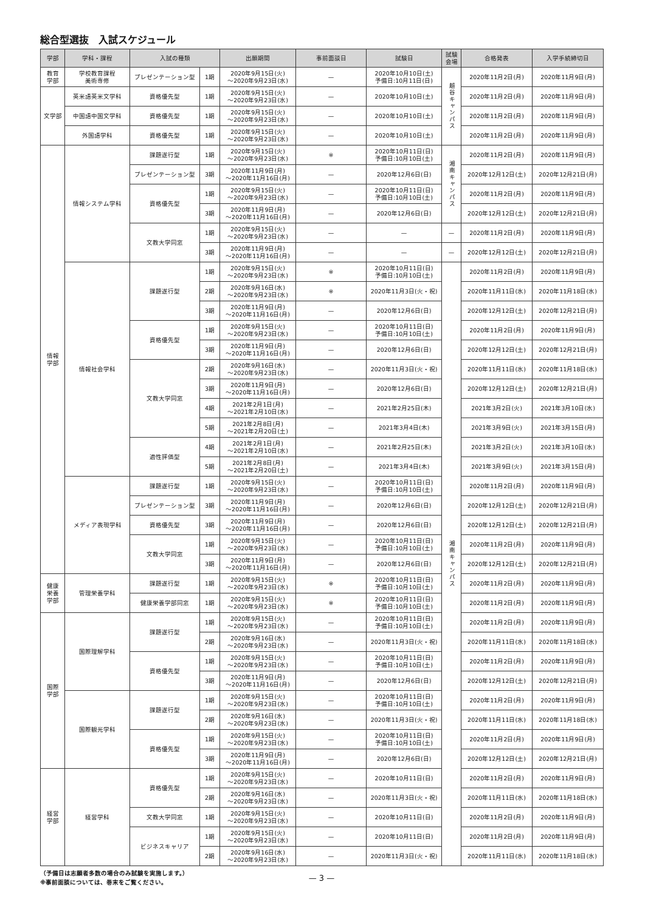総合型選抜　入試スケジュール
| 学部 | 学科・課程 | 入試の種類 | | 出願期間 | 事前面談日 | 試験日 | 試験 会場 | 合格発表 | 入学手続締切日 |
| --- | --- | --- | --- | --- | --- | --- | --- | --- | --- |
| 教育 学部 | 学校教育課程 美術専修 | プレゼンテーション型 | 1期 | 2020年9月15日(火) 〜2020年9月23日(水) | — | 2020年10月10日(土) 予備日:10月11日(日) | 越谷キャンパス | 2020年11月2日(月) | 2020年11月9日(月) |
| 文学部 | 英米語英米文学科 | 資格優先型 | 1期 | 2020年9月15日(火) 〜2020年9月23日(水) | — | 2020年10月10日(土) | | 2020年11月2日(月) | 2020年11月9日(月) |
| | 中国語中国文学科 | 資格優先型 | 1期 | 2020年9月15日(火) 〜2020年9月23日(水) | — | 2020年10月10日(土) | | 2020年11月2日(月) | 2020年11月9日(月) |
| | 外国語学科 | 資格優先型 | 1期 | 2020年9月15日(火) 〜2020年9月23日(水) | — | 2020年10月10日(土) | | 2020年11月2日(月) | 2020年11月9日(月) |
| 情報 学部 | 情報システム学科 | 課題遂行型 | 1期 | 2020年9月15日(火) 〜2020年9月23日(水) | ※ | 2020年10月11日(日) 予備日:10月10日(土) | 湘南キャンパス | 2020年11月2日(月) | 2020年11月9日(月) |
| | | プレゼンテーション型 | 3期 | 2020年11月9日(月) 〜2020年11月16日(月) | — | 2020年12月6日(日) | | 2020年12月12日(土) | 2020年12月21日(月) |
| | | 資格優先型 | 1期 | 2020年9月15日(火) 〜2020年9月23日(水) | — | 2020年10月11日(日) 予備日:10月10日(土) | | 2020年11月2日(月) | 2020年11月9日(月) |
| | | | 3期 | 2020年11月9日(月) 〜2020年11月16日(月) | — | 2020年12月6日(日) | | 2020年12月12日(土) | 2020年12月21日(月) |
| | | 文教大学同窓 | 1期 | 2020年9月15日(火) 〜2020年9月23日(水) | — | — | — | 2020年11月2日(月) | 2020年11月9日(月) |
| | | | 3期 | 2020年11月9日(月) 〜2020年11月16日(月) | — | — | — | 2020年12月12日(土) | 2020年12月21日(月) |
| | 情報社会学科 | 課題遂行型 | 1期 | 2020年9月15日(火) 〜2020年9月23日(水) | ※ | 2020年10月11日(日) 予備日:10月10日(土) | 湘南キャンパス | 2020年11月2日(月) | 2020年11月9日(月) |
| | | | 2期 | 2020年9月16日(水) 〜2020年9月23日(水) | ※ | 2020年11月3日(火・祝) | | 2020年11月11日(水) | 2020年11月18日(水) |
| | | | 3期 | 2020年11月9日(月) 〜2020年11月16日(月) | — | 2020年12月6日(日) | | 2020年12月12日(土) | 2020年12月21日(月) |
| | | 資格優先型 | 1期 | 2020年9月15日(火) 〜2020年9月23日(水) | — | 2020年10月11日(日) 予備日:10月10日(土) | | 2020年11月2日(月) | 2020年11月9日(月) |
| | | | 3期 | 2020年11月9日(月) 〜2020年11月16日(月) | — | 2020年12月6日(日) | | 2020年12月12日(土) | 2020年12月21日(月) |
| | | 文教大学同窓 | 2期 | 2020年9月16日(水) 〜2020年9月23日(水) | — | 2020年11月3日(火・祝) | | 2020年11月11日(水) | 2020年11月18日(水) |
| | | | 3期 | 2020年11月9日(月) 〜2020年11月16日(月) | — | 2020年12月6日(日) | | 2020年12月12日(土) | 2020年12月21日(月) |
| | | | 4期 | 2021年2月1日(月) 〜2021年2月10日(水) | — | 2021年2月25日(木) | | 2021年3月2日(火) | 2021年3月10日(水) |
| | | | 5期 | 2021年2月8日(月) 〜2021年2月20日(土) | — | 2021年3月4日(木) | | 2021年3月9日(火) | 2021年3月15日(月) |
| | | 適性評価型 | 4期 | 2021年2月1日(月) 〜2021年2月10日(水) | — | 2021年2月25日(木) | | 2021年3月2日(火) | 2021年3月10日(水) |
| | | | 5期 | 2021年2月8日(月) 〜2021年2月20日(土) | — | 2021年3月4日(木) | | 2021年3月9日(火) | 2021年3月15日(月) |
| | メディア表現学科 | 課題遂行型 | 1期 | 2020年9月15日(火) 〜2020年9月23日(水) | — | 2020年10月11日(日) 予備日:10月10日(土) | | 2020年11月2日(月) | 2020年11月9日(月) |
| | | プレゼンテーション型 | 3期 | 2020年11月9日(月) 〜2020年11月16日(月) | — | 2020年12月6日(日) | | 2020年12月12日(土) | 2020年12月21日(月) |
| | | 資格優先型 | 3期 | 2020年11月9日(月) 〜2020年11月16日(月) | — | 2020年12月6日(日) | | 2020年12月12日(土) | 2020年12月21日(月) |
| | | 文教大学同窓 | 1期 | 2020年9月15日(火) 〜2020年9月23日(水) | — | 2020年10月11日(日) 予備日:10月10日(土) | | 2020年11月2日(月) | 2020年11月9日(月) |
| | | | 3期 | 2020年11月9日(月) 〜2020年11月16日(月) | — | 2020年12月6日(日) | | 2020年12月12日(土) | 2020年12月21日(月) |
| 健康 栄養 学部 | 管理栄養学科 | 課題遂行型 | 1期 | 2020年9月15日(火) 〜2020年9月23日(水) | ※ | 2020年10月11日(日) 予備日:10月10日(土) | | 2020年11月2日(月) | 2020年11月9日(月) |
| | | 健康栄養学部同窓 | 1期 | 2020年9月15日(火) 〜2020年9月23日(水) | ※ | 2020年10月11日(日) 予備日:10月10日(土) | | 2020年11月2日(月) | 2020年11月9日(月) |
| 国際 学部 | 国際理解学科 | 課題遂行型 | 1期 | 2020年9月15日(火) 〜2020年9月23日(水) | — | 2020年10月11日(日) 予備日:10月10日(土) | | 2020年11月2日(月) | 2020年11月9日(月) |
| | | | 2期 | 2020年9月16日(水) 〜2020年9月23日(水) | — | 2020年11月3日(火・祝) | | 2020年11月11日(水) | 2020年11月18日(水) |
| | | 資格優先型 | 1期 | 2020年9月15日(火) 〜2020年9月23日(水) | — | 2020年10月11日(日) 予備日:10月10日(土) | | 2020年11月2日(月) | 2020年11月9日(月) |
| | | | 3期 | 2020年11月9日(月) 〜2020年11月16日(月) | — | 2020年12月6日(日) | | 2020年12月12日(土) | 2020年12月21日(月) |
| | 国際観光学科 | 課題遂行型 | 1期 | 2020年9月15日(火) 〜2020年9月23日(水) | — | 2020年10月11日(日) 予備日:10月10日(土) | | 2020年11月2日(月) | 2020年11月9日(月) |
| | | | 2期 | 2020年9月16日(水) 〜2020年9月23日(水) | — | 2020年11月3日(火・祝) | | 2020年11月11日(水) | 2020年11月18日(水) |
| | | 資格優先型 | 1期 | 2020年9月15日(火) 〜2020年9月23日(水) | — | 2020年10月11日(日) 予備日:10月10日(土) | | 2020年11月2日(月) | 2020年11月9日(月) |
| | | | 3期 | 2020年11月9日(月) 〜2020年11月16日(月) | — | 2020年12月6日(日) | | 2020年12月12日(土) | 2020年12月21日(月) |
| 経営 学部 | 経営学科 | 資格優先型 | 1期 | 2020年9月15日(火) 〜2020年9月23日(水) | — | 2020年10月11日(日) | | 2020年11月2日(月) | 2020年11月9日(月) |
| | | | 2期 | 2020年9月16日(水) 〜2020年9月23日(水) | — | 2020年11月3日(火・祝) | | 2020年11月11日(水) | 2020年11月18日(水) |
| | | 文教大学同窓 | 1期 | 2020年9月15日(火) 〜2020年9月23日(水) | — | 2020年10月11日(日) | | 2020年11月2日(月) | 2020年11月9日(月) |
| | | ビジネスキャリア | 1期 | 2020年9月15日(火) 〜2020年9月23日(水) | — | 2020年10月11日(日) | | 2020年11月2日(月) | 2020年11月9日(月) |
| | | | 2期 | 2020年9月16日(水) 〜2020年9月23日(水) | — | 2020年11月3日(火・祝) | | 2020年11月11日(水) | 2020年11月18日(水) |
（予備日は志願者多数の場合のみ試験を実施します。）
※事前面談については、巻末をご覧ください。
— 3 —